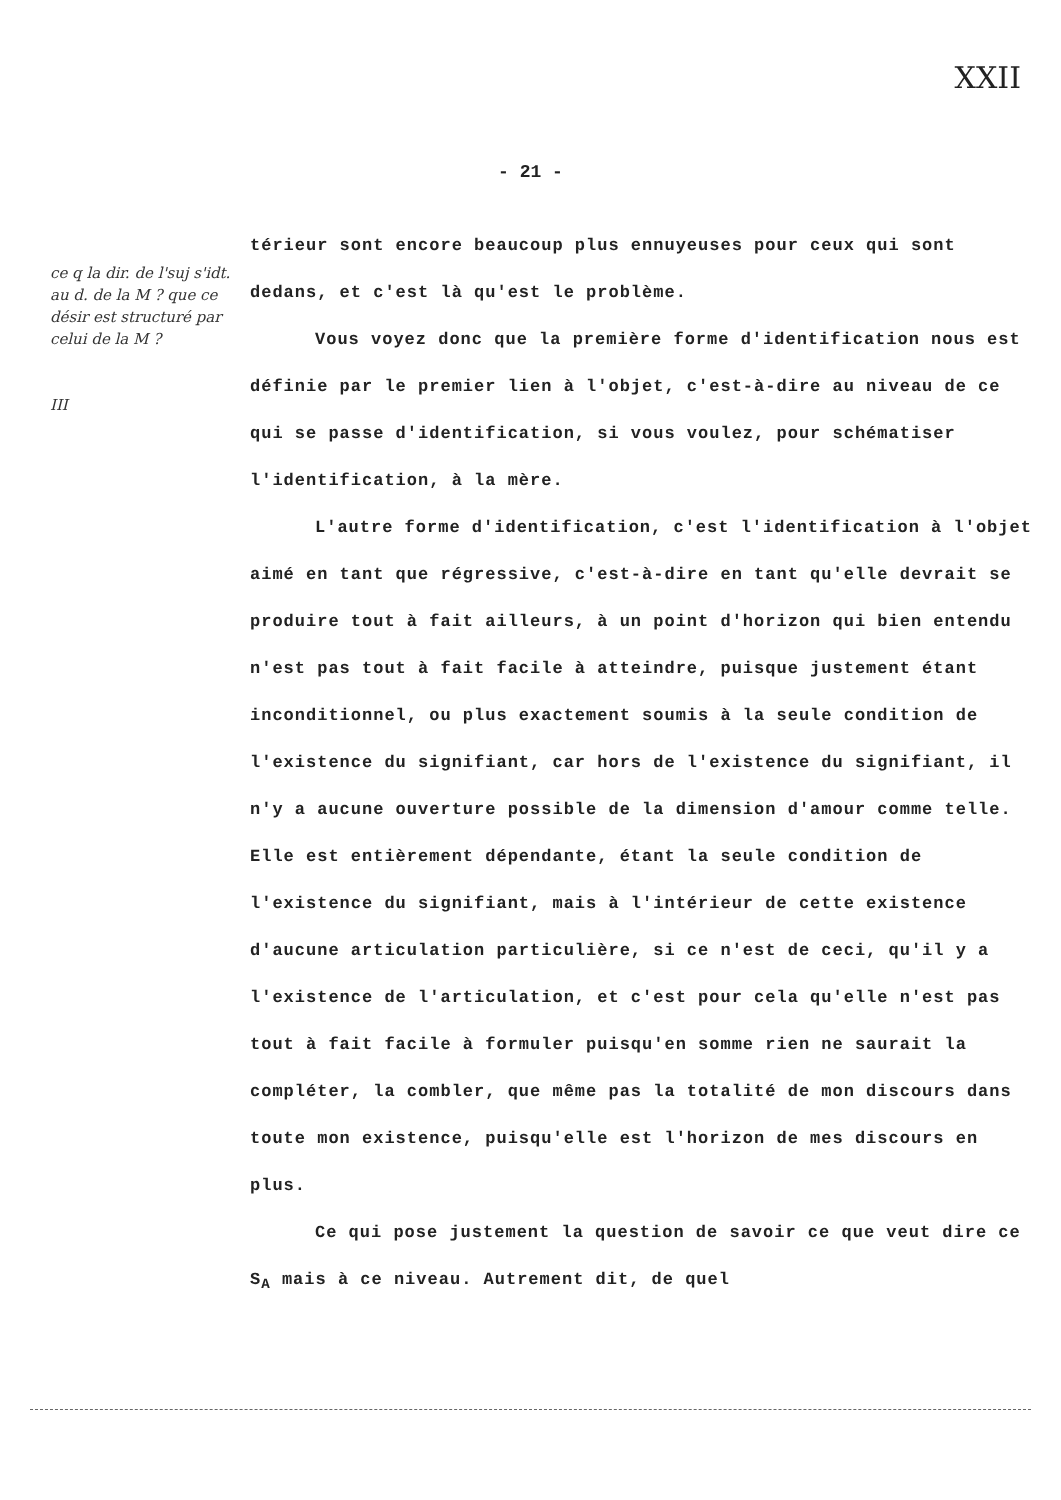XXII
- 21 -
ce q la dir. de l'suj s'idt. au d. de la M ? que ce désir est structuré par celui de la M ?
III
térieur sont encore beaucoup plus ennuyeuses pour ceux qui sont dedans, et c'est là qu'est le problème.
Vous voyez donc que la première forme d'identification nous est définie par le premier lien à l'objet, c'est-à-dire au niveau de ce qui se passe d'identification, si vous voulez, pour schématiser l'identification, à la mère.
L'autre forme d'identification, c'est l'identification à l'objet aimé en tant que régressive, c'est-à-dire en tant qu'elle devrait se produire tout à fait ailleurs, à un point d'horizon qui bien entendu n'est pas tout à fait facile à atteindre, puisque justement étant inconditionnel, ou plus exactement soumis à la seule condition de l'existence du signifiant, car hors de l'existence du signifiant, il n'y a aucune ouverture possible de la dimension d'amour comme telle. Elle est entièrement dépendante, étant la seule condition de l'existence du signifiant, mais à l'intérieur de cette existence d'aucune articulation particulière, si ce n'est de ceci, qu'il y a l'existence de l'articulation, et c'est pour cela qu'elle n'est pas tout à fait facile à formuler puisqu'en somme rien ne saurait la compléter, la combler, que même pas la totalité de mon discours dans toute mon existence, puisqu'elle est l'horizon de mes discours en plus.
Ce qui pose justement la question de savoir ce que veut dire ce S<sub>A</sub> mais à ce niveau. Autrement dit, de quel